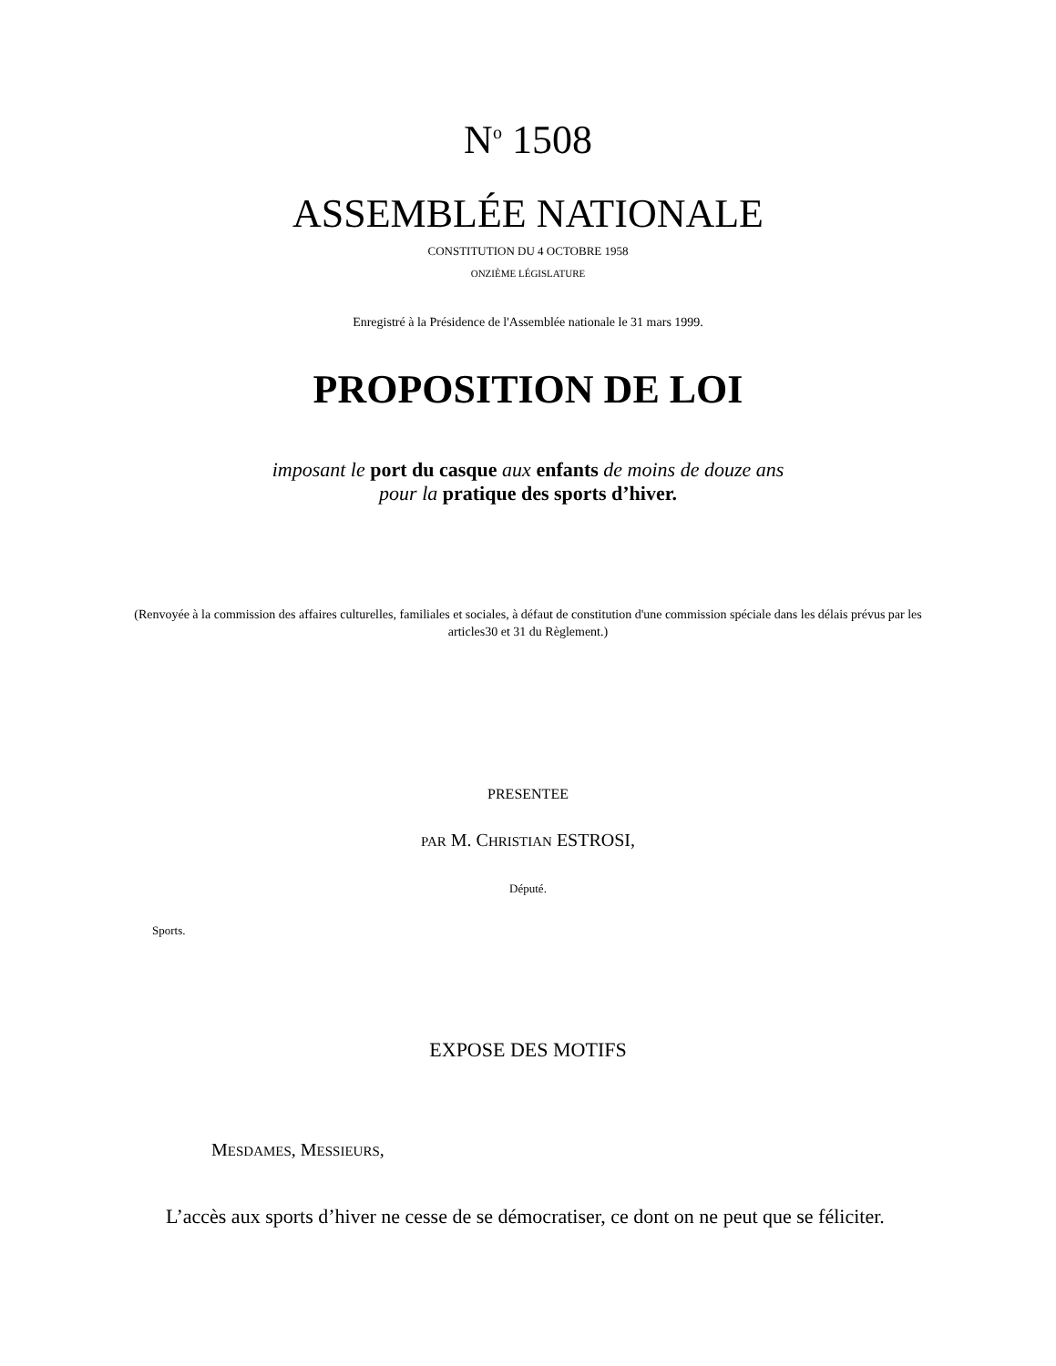N<sup>o</sup> 1508
ASSEMBLÉE NATIONALE
CONSTITUTION DU 4 OCTOBRE 1958
ONZIÈME LÉGISLATURE
Enregistré à la Présidence de l'Assemblée nationale le 31 mars 1999.
PROPOSITION DE LOI
imposant le port du casque aux enfants de moins de douze ans
pour la pratique des sports d’hiver.
(Renvoyée à la commission des affaires culturelles, familiales et sociales, à défaut de constitution d'une commission spéciale dans les délais prévus par les articles30 et 31 du Règlement.)
PRESENTEE
PAR M. CHRISTIAN ESTROSI,
Député.
Sports.
EXPOSE DES MOTIFS
MESDAMES, MESSIEURS,
L’accès aux sports d’hiver ne cesse de se démocratiser, ce dont on ne peut que se féliciter.